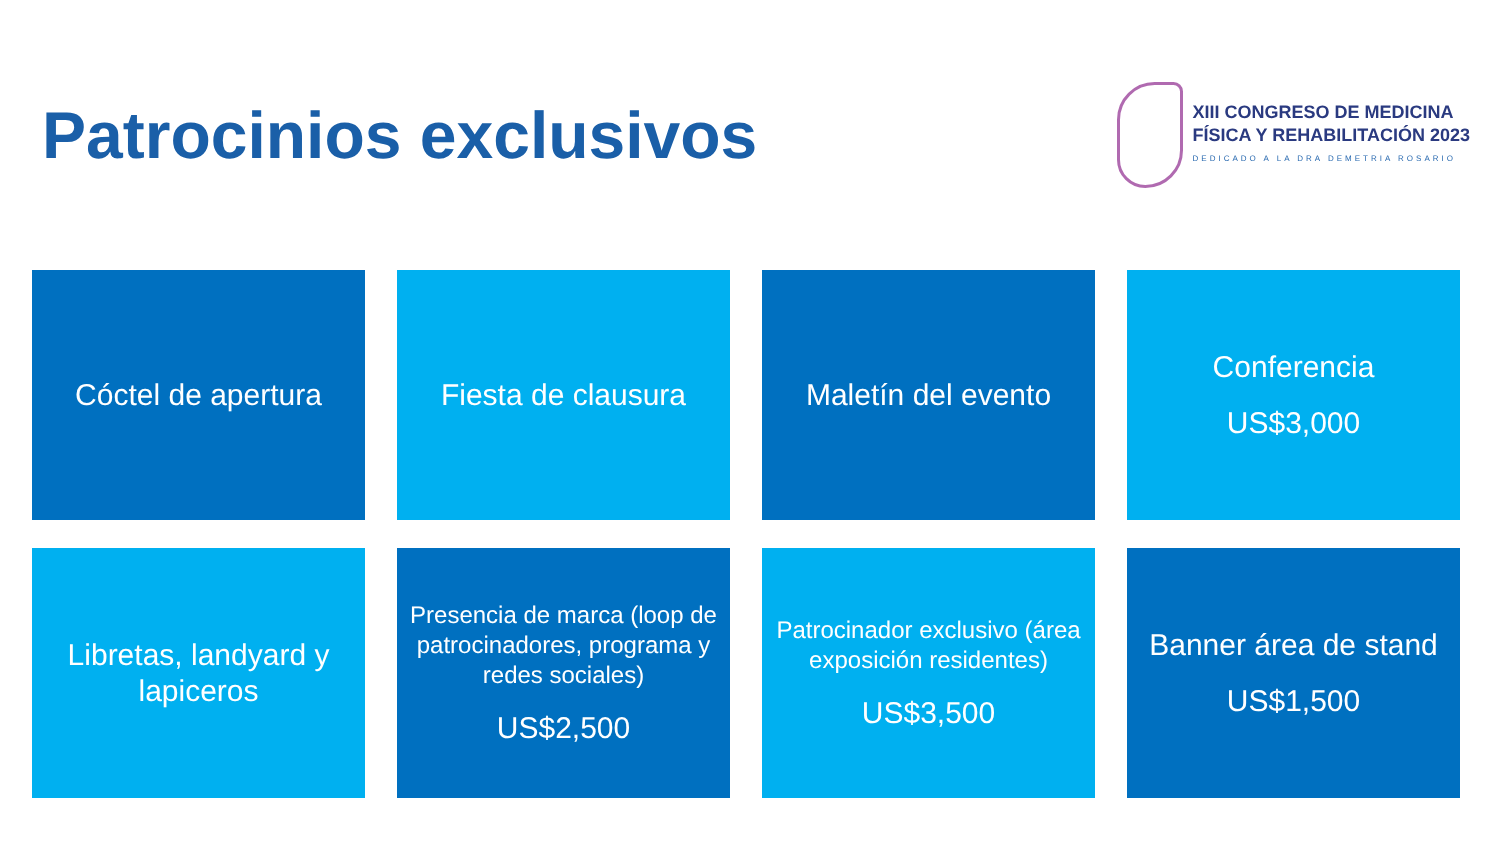Patrocinios exclusivos
XIII CONGRESO DE MEDICINA
FÍSICA Y REHABILITACIÓN 2023
DEDICADO A LA DRA DEMETRIA ROSARIO
Cóctel de apertura
Fiesta de clausura
Maletín del evento
Conferencia
US$3,000
Libretas, landyard y lapiceros
Presencia de marca (loop de patrocinadores, programa y redes sociales)
US$2,500
Patrocinador exclusivo (área exposición residentes)
US$3,500
Banner área de stand
US$1,500